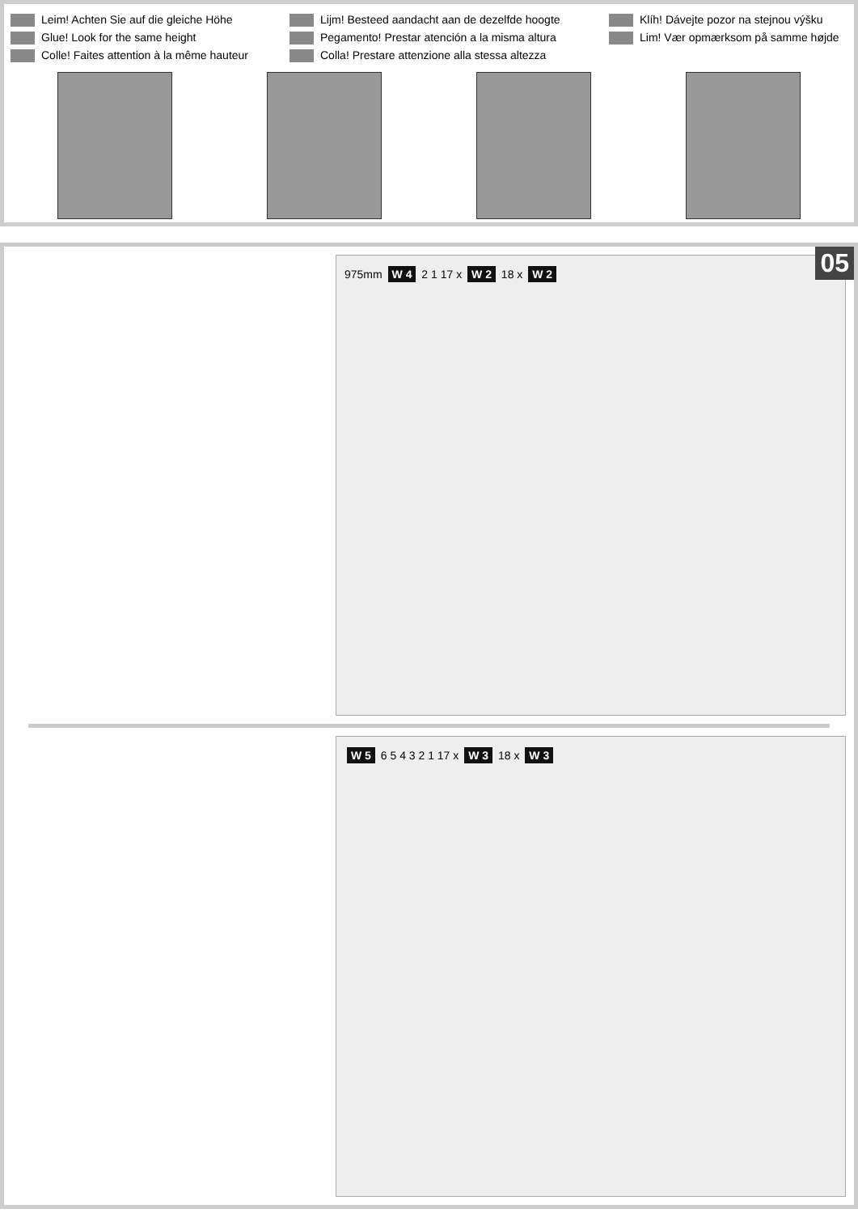Leim! Achten Sie auf die gleiche Höhe
Glue! Look for the same height
Colle! Faites attention à la même hauteur
Lijm! Besteed aandacht aan de dezelfde hoogte
Pegamento! Prestar atención a la misma altura
Colla! Prestare attenzione alla stessa altezza
Klíh! Dávejte pozor na stejnou výšku
Lim! Vær opmærksom på samme højde
05
975mm W 4 2 1 17 x W 2 18 x W 2
W 5 6 5 4 3 2 1 17 x W 3 18 x W 3